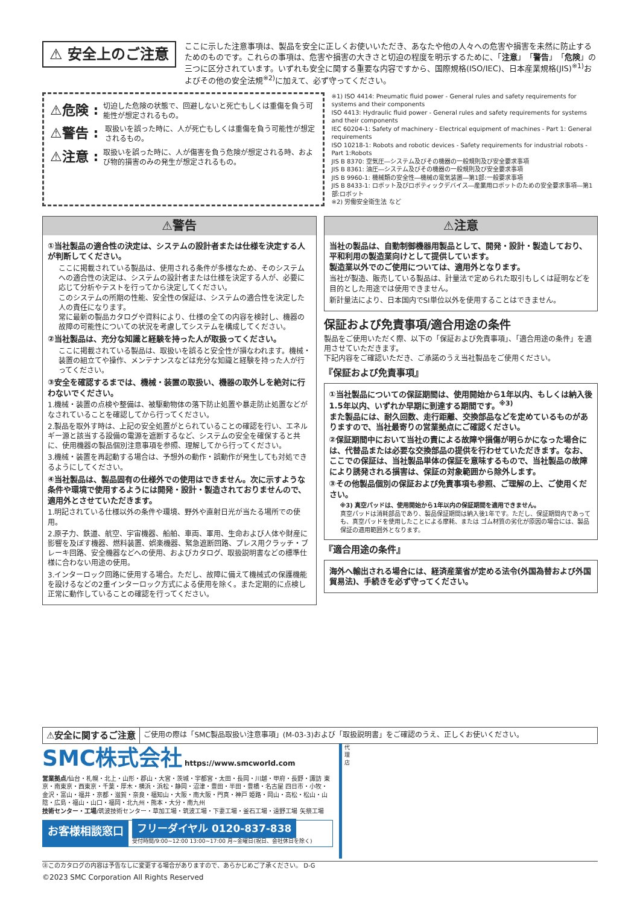⚠ 安全上のご注意
ここに示した注意事項は、製品を安全に正しくお使いいただき、あなたや他の人々への危害や損害を未然に防止するためのものです。これらの事項は、危害や損害の大きさと切迫の程度を明示するために、「注意」「警告」「危険」の三つに区分されています。いずれも安全に関する重要な内容ですから、国際規格(ISO/IEC)、日本産業規格(JIS)<sup>※1)</sup>およびその他の安全法規<sup>※2)</sup>に加えて、必ず守ってください。
⚠危険 : 切迫した危険の状態で、回避しないと死亡もしくは重傷を負う可能性が想定されるもの。
⚠警告 : 取扱いを誤った時に、人が死亡もしくは重傷を負う可能性が想定されるもの。
⚠注意 : 取扱いを誤った時に、人が傷害を負う危険が想定される時、および物的損害のみの発生が想定されるもの。
※1) ISO 4414: Pneumatic fluid power - General rules and safety requirements for systems and their components
ISO 4413: Hydraulic fluid power - General rules and safety requirements for systems and their components
IEC 60204-1: Safety of machinery - Electrical equipment of machines - Part 1: General requirements
ISO 10218-1: Robots and robotic devices - Safety requirements for industrial robots - Part 1:Robots
JIS B 8370: 空気圧―システム及びその機器の一般規則及び安全要求事項
JIS B 8361: 油圧―システム及びその機器の一般規則及び安全要求事項
JIS B 9960-1: 機械類の安全性―機械の電気装置―第1部:一般要求事項
JIS B 8433-1: ロボット及びロボティックデバイス―産業用ロボットのための安全要求事項―第1部:ロボット
※2) 労働安全衛生法 など
⚠警告
①当社製品の適合性の決定は、システムの設計者または仕様を決定する人が判断してください。
ここに掲載されている製品は、使用される条件が多様なため、そのシステムへの適合性の決定は、システムの設計者または仕様を決定する人が、必要に応じて分析やテストを行ってから決定してください。
このシステムの所期の性能、安全性の保証は、システムの適合性を決定した人の責任になります。
常に最新の製品カタログや資料により、仕様の全ての内容を検討し、機器の故障の可能性についての状況を考慮してシステムを構成してください。
②当社製品は、充分な知識と経験を持った人が取扱ってください。
ここに掲載されている製品は、取扱いを誤ると安全性が損なわれます。機械・装置の組立てや操作、メンテナンスなどは充分な知識と経験を持った人が行ってください。
③安全を確認するまでは、機械・装置の取扱い、機器の取外しを絶対に行わないでください。
1.機械・装置の点検や整備は、被駆動物体の落下防止処置や暴走防止処置などがなされていることを確認してから行ってください。
2.製品を取外す時は、上記の安全処置がとられていることの確認を行い、エネルギー源と該当する設備の電源を遮断するなど、システムの安全を確保すると共に、使用機器の製品個別注意事項を参照、理解してから行ってください。
3.機械・装置を再起動する場合は、予想外の動作・誤動作が発生しても対処できるようにしてください。
④当社製品は、製品固有の仕様外での使用はできません。次に示すような条件や環境で使用するようには開発・設計・製造されておりませんので、適用外とさせていただきます。
1.明記されている仕様以外の条件や環境、野外や直射日光が当たる場所での使用。
2.原子力、鉄道、航空、宇宙機器、船舶、車両、軍用、生命および人体や財産に影響を及ぼす機器、燃料装置、娯楽機器、緊急遮断回路、プレス用クラッチ・ブレーキ回路、安全機器などへの使用、およびカタログ、取扱説明書などの標準仕様に合わない用途の使用。
3.インターロック回路に使用する場合。ただし、故障に備えて機械式の保護機能を設けるなどの2重インターロック方式による使用を除く。また定期的に点検し正常に動作していることの確認を行ってください。
⚠注意
当社の製品は、自動制御機器用製品として、開発・設計・製造しており、平和利用の製造業向けとして提供しています。
製造業以外でのご使用については、適用外となります。
当社が製造、販売している製品は、計量法で定められた取引もしくは証明などを目的とした用途では使用できません。
新計量法により、日本国内でSI単位以外を使用することはできません。
保証および免責事項/適合用途の条件
製品をご使用いただく際、以下の「保証および免責事項」、「適合用途の条件」を適用させていただきます。
下記内容をご確認いただき、ご承諾のうえ当社製品をご使用ください。
『保証および免責事項』
①当社製品についての保証期間は、使用開始から1年以内、もしくは納入後1.5年以内、いずれか早期に到達する期間です。<sup>※3)</sup>
また製品には、耐久回数、走行距離、交換部品などを定めているものがありますので、当社最寄りの営業拠点にご確認ください。
②保証期間中において当社の責による故障や損傷が明らかになった場合には、代替品または必要な交換部品の提供を行わせていただきます。なお、ここでの保証は、当社製品単体の保証を意味するもので、当社製品の故障により誘発される損害は、保証の対象範囲から除外します。
③その他製品個別の保証および免責事項も参照、ご理解の上、ご使用ください。
※3) 真空パッドは、使用開始から1年以内の保証期間を適用できません。
真空パッドは消耗部品であり、製品保証期間は納入後1年です。ただし、保証期間内であっても、真空パッドを使用したことによる摩耗、または ゴム材質の劣化が原因の場合には、製品保証の適用範囲外となります。
『適合用途の条件』
海外へ輸出される場合には、経済産業省が定める法令(外国為替および外国貿易法)、手続きを必ず守ってください。
⚠安全に関するご注意 ご使用の際は「SMC製品取扱い注意事項」(M-03-3)および「取扱説明書」をご確認のうえ、正しくお使いください。
SMC株式会社 https://www.smcworld.com
営業拠点/仙台・札幌・北上・山形・郡山・大宮・茨城・宇都宮・太田・長岡・川越・甲府・長野・諏訪 東京・南東京・西東京・千葉・厚木・横浜・浜松・静岡・沼津・豊田・半田・豊橋・名古屋 四日市・小牧・金沢・富山・福井・京都・滋賀・奈良・福知山・大阪・南大阪・門真・神戸 姫路・岡山・高松・松山・山陰・広島・福山・山口・福岡・北九州・熊本・大分・南九州
技術センター・工場/筑波技術センター・草加工場・筑波工場・下妻工場・釜石工場・遠野工場 矢祭工場
お客様相談窓口 フリーダイヤル 0120-837-838
受付時間/9:00~12:00 13:00~17:00 月~金曜日(祝日、会社休日を除く)
代
理
店
㊟このカタログの内容は予告なしに変更する場合がありますので、あらかじめご了承ください。 D-G
©2023 SMC Corporation All Rights Reserved